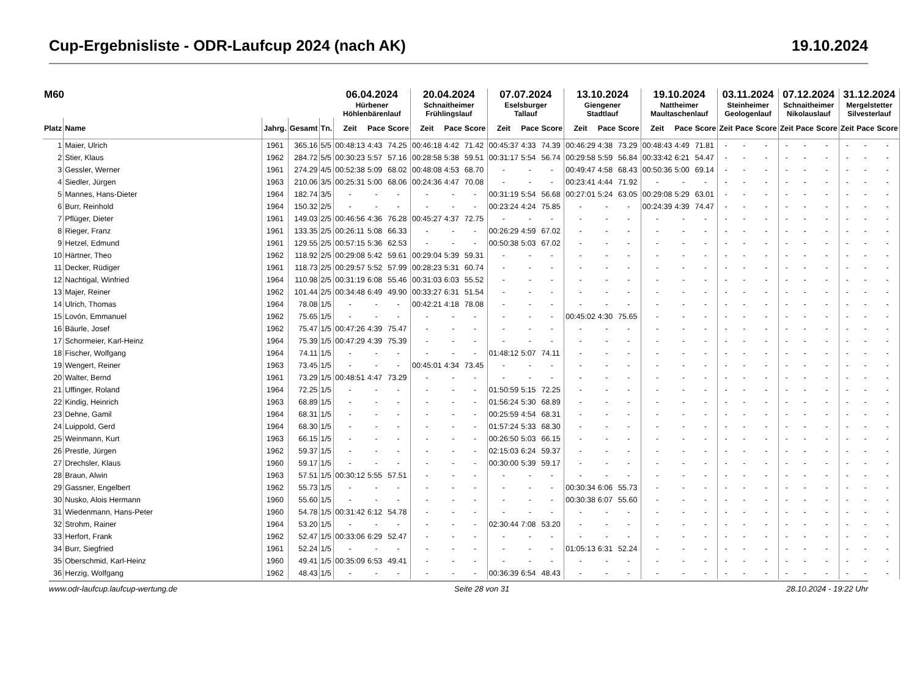Cup-Ergebnisliste - ODR-Laufcup 2024 (nach AK) 19.10.2024
| M60 | | | | | 06.04.2024 Hürbener Höhlenbärenlauf | | | 20.04.2024 Schnaitheimer Frühlingslauf | | | 07.07.2024 Eselsburger Tallauf | | | 13.10.2024 Giengener Stadtlauf | | | 19.10.2024 Nattheimer Maultaschenlauf | | | 03.11.2024 Steinheimer Geologenlauf | | | 07.12.2024 Schnaitheimer Nikolauslauf | | | 31.12.2024 Mergelstetter Silvesterlauf | | |
| --- | --- | --- | --- | --- | --- | --- | --- | --- | --- | --- | --- | --- | --- | --- | --- | --- | --- | --- | --- | --- | --- | --- | --- | --- | --- | --- | --- | --- |
| Platz | Name | Jahrg. | Gesamt | Tn. | Zeit | Pace | Score | Zeit | Pace | Score | Zeit | Pace | Score | Zeit | Pace | Score | Zeit | Pace | Score | Zeit | Pace | Score | Zeit | Pace | Score | Zeit | Pace | Score |
| 1 | Maier, Ulrich | 1961 | 365.16 | 5/5 | 00:48:13 | 4:43 | 74.25 | 00:46:18 | 4:42 | 71.42 | 00:45:37 | 4:33 | 74.39 | 00:46:29 | 4:38 | 73.29 | 00:48:43 | 4:49 | 71.81 | - | - | - | - | - | - | - | - | - |
| 2 | Stier, Klaus | 1962 | 284.72 | 5/5 | 00:30:23 | 5:57 | 57.16 | 00:28:58 | 5:38 | 59.51 | 00:31:17 | 5:54 | 56.74 | 00:29:58 | 5:59 | 56.84 | 00:33:42 | 6:21 | 54.47 | - | - | - | - | - | - | - | - | - |
| 3 | Gessler, Werner | 1961 | 274.29 | 4/5 | 00:52:38 | 5:09 | 68.02 | 00:48:08 | 4:53 | 68.70 | - | - | - | 00:49:47 | 4:58 | 68.43 | 00:50:36 | 5:00 | 69.14 | - | - | - | - | - | - | - | - | - |
| 4 | Siedler, Jürgen | 1963 | 210.06 | 3/5 | 00:25:31 | 5:00 | 68.06 | 00:24:36 | 4:47 | 70.08 | - | - | - | 00:23:41 | 4:44 | 71.92 | - | - | - | - | - | - | - | - | - | - | - | - |
| 5 | Mannes, Hans-Dieter | 1964 | 182.74 | 3/5 | - | - | - | - | - | - | 00:31:19 | 5:54 | 56.68 | 00:27:01 | 5:24 | 63.05 | 00:29:08 | 5:29 | 63.01 | - | - | - | - | - | - | - | - | - |
| 6 | Burr, Reinhold | 1964 | 150.32 | 2/5 | - | - | - | - | - | - | 00:23:24 | 4:24 | 75.85 | - | - | - | 00:24:39 | 4:39 | 74.47 | - | - | - | - | - | - | - | - | - |
| 7 | Pflüger, Dieter | 1961 | 149.03 | 2/5 | 00:46:56 | 4:36 | 76.28 | 00:45:27 | 4:37 | 72.75 | - | - | - | - | - | - | - | - | - | - | - | - | - | - | - | - | - | - |
| 8 | Rieger, Franz | 1961 | 133.35 | 2/5 | 00:26:11 | 5:08 | 66.33 | - | - | - | 00:26:29 | 4:59 | 67.02 | - | - | - | - | - | - | - | - | - | - | - | - | - | - | - |
| 9 | Hetzel, Edmund | 1961 | 129.55 | 2/5 | 00:57:15 | 5:36 | 62.53 | - | - | - | 00:50:38 | 5:03 | 67.02 | - | - | - | - | - | - | - | - | - | - | - | - | - | - | - |
| 10 | Härtner, Theo | 1962 | 118.92 | 2/5 | 00:29:08 | 5:42 | 59.61 | 00:29:04 | 5:39 | 59.31 | - | - | - | - | - | - | - | - | - | - | - | - | - | - | - | - | - | - |
| 11 | Decker, Rüdiger | 1961 | 118.73 | 2/5 | 00:29:57 | 5:52 | 57.99 | 00:28:23 | 5:31 | 60.74 | - | - | - | - | - | - | - | - | - | - | - | - | - | - | - | - | - | - |
| 12 | Nachtigal, Winfried | 1964 | 110.98 | 2/5 | 00:31:19 | 6:08 | 55.46 | 00:31:03 | 6:03 | 55.52 | - | - | - | - | - | - | - | - | - | - | - | - | - | - | - | - | - | - |
| 13 | Majer, Reiner | 1962 | 101.44 | 2/5 | 00:34:48 | 6:49 | 49.90 | 00:33:27 | 6:31 | 51.54 | - | - | - | - | - | - | - | - | - | - | - | - | - | - | - | - | - | - |
| 14 | Ulrich, Thomas | 1964 | 78.08 | 1/5 | - | - | - | 00:42:21 | 4:18 | 78.08 | - | - | - | - | - | - | - | - | - | - | - | - | - | - | - | - | - | - |
| 15 | Lovón, Emmanuel | 1962 | 75.65 | 1/5 | - | - | - | - | - | - | - | - | - | 00:45:02 | 4:30 | 75.65 | - | - | - | - | - | - | - | - | - | - | - | - |
| 16 | Bäurle, Josef | 1962 | 75.47 | 1/5 | 00:47:26 | 4:39 | 75.47 | - | - | - | - | - | - | - | - | - | - | - | - | - | - | - | - | - | - | - | - | - |
| 17 | Schormeier, Karl-Heinz | 1964 | 75.39 | 1/5 | 00:47:29 | 4:39 | 75.39 | - | - | - | - | - | - | - | - | - | - | - | - | - | - | - | - | - | - | - | - | - |
| 18 | Fischer, Wolfgang | 1964 | 74.11 | 1/5 | - | - | - | - | - | - | 01:48:12 | 5:07 | 74.11 | - | - | - | - | - | - | - | - | - | - | - | - | - | - | - |
| 19 | Wengert, Reiner | 1963 | 73.45 | 1/5 | - | - | - | 00:45:01 | 4:34 | 73.45 | - | - | - | - | - | - | - | - | - | - | - | - | - | - | - | - | - | - |
| 20 | Walter, Bernd | 1961 | 73.29 | 1/5 | 00:48:51 | 4:47 | 73.29 | - | - | - | - | - | - | - | - | - | - | - | - | - | - | - | - | - | - | - | - | - |
| 21 | Uffinger, Roland | 1964 | 72.25 | 1/5 | - | - | - | - | - | - | 01:50:59 | 5:15 | 72.25 | - | - | - | - | - | - | - | - | - | - | - | - | - | - | - |
| 22 | Kindig, Heinrich | 1963 | 68.89 | 1/5 | - | - | - | - | - | - | 01:56:24 | 5:30 | 68.89 | - | - | - | - | - | - | - | - | - | - | - | - | - | - | - |
| 23 | Dehne, Gamil | 1964 | 68.31 | 1/5 | - | - | - | - | - | - | 00:25:59 | 4:54 | 68.31 | - | - | - | - | - | - | - | - | - | - | - | - | - | - | - |
| 24 | Luippold, Gerd | 1964 | 68.30 | 1/5 | - | - | - | - | - | - | 01:57:24 | 5:33 | 68.30 | - | - | - | - | - | - | - | - | - | - | - | - | - | - | - |
| 25 | Weinmann, Kurt | 1963 | 66.15 | 1/5 | - | - | - | - | - | - | 00:26:50 | 5:03 | 66.15 | - | - | - | - | - | - | - | - | - | - | - | - | - | - | - |
| 26 | Prestle, Jürgen | 1962 | 59.37 | 1/5 | - | - | - | - | - | - | 02:15:03 | 6:24 | 59.37 | - | - | - | - | - | - | - | - | - | - | - | - | - | - | - |
| 27 | Drechsler, Klaus | 1960 | 59.17 | 1/5 | - | - | - | - | - | - | 00:30:00 | 5:39 | 59.17 | - | - | - | - | - | - | - | - | - | - | - | - | - | - | - |
| 28 | Braun, Alwin | 1963 | 57.51 | 1/5 | 00:30:12 | 5:55 | 57.51 | - | - | - | - | - | - | - | - | - | - | - | - | - | - | - | - | - | - | - | - | - |
| 29 | Gassner, Engelbert | 1962 | 55.73 | 1/5 | - | - | - | - | - | - | - | - | - | 00:30:34 | 6:06 | 55.73 | - | - | - | - | - | - | - | - | - | - | - | - |
| 30 | Nusko, Alois Hermann | 1960 | 55.60 | 1/5 | - | - | - | - | - | - | - | - | - | 00:30:38 | 6:07 | 55.60 | - | - | - | - | - | - | - | - | - | - | - | - |
| 31 | Wiedenmann, Hans-Peter | 1960 | 54.78 | 1/5 | 00:31:42 | 6:12 | 54.78 | - | - | - | - | - | - | - | - | - | - | - | - | - | - | - | - | - | - | - | - | - |
| 32 | Strohm, Rainer | 1964 | 53.20 | 1/5 | - | - | - | - | - | - | 02:30:44 | 7:08 | 53.20 | - | - | - | - | - | - | - | - | - | - | - | - | - | - | - |
| 33 | Herfort, Frank | 1962 | 52.47 | 1/5 | 00:33:06 | 6:29 | 52.47 | - | - | - | - | - | - | - | - | - | - | - | - | - | - | - | - | - | - | - | - | - |
| 34 | Burr, Siegfried | 1961 | 52.24 | 1/5 | - | - | - | - | - | - | - | - | - | 01:05:13 | 6:31 | 52.24 | - | - | - | - | - | - | - | - | - | - | - | - |
| 35 | Oberschmid, Karl-Heinz | 1960 | 49.41 | 1/5 | 00:35:09 | 6:53 | 49.41 | - | - | - | - | - | - | - | - | - | - | - | - | - | - | - | - | - | - | - | - | - |
| 36 | Herzig, Wolfgang | 1962 | 48.43 | 1/5 | - | - | - | - | - | - | 00:36:39 | 6:54 | 48.43 | - | - | - | - | - | - | - | - | - | - | - | - | - | - | - |
www.odr-laufcup.laufcup-wertung.de Seite 28 von 31 28.10.2024 - 19:22 Uhr